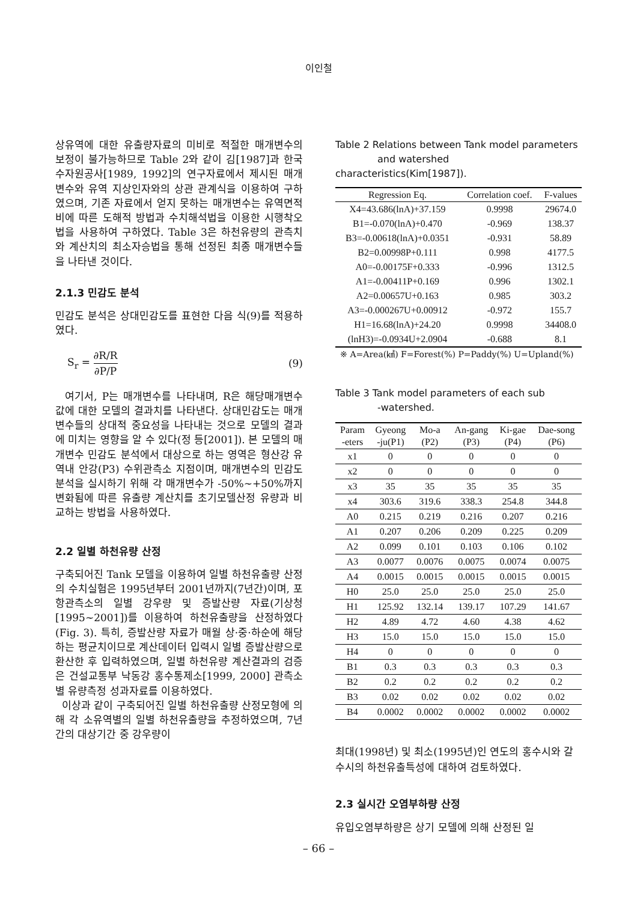이인철
상유역에 대한 유출량자료의 미비로 적절한 매개변수의 보정이 불가능하므로 Table 2와 같이 김[1987]과 한국수자원공사[1989, 1992]의 연구자료에서 제시된 매개변수와 유역 지상인자와의 상관 관계식을 이용하여 구하였으며, 기존 자료에서 얻지 못하는 매개변수는 유역면적비에 따른 도해적 방법과 수치해석법을 이용한 시행착오법을 사용하여 구하였다. Table 3은 하천유량의 관측치와 계산치의 최소자승법을 통해 선정된 최종 매개변수들을 나타낸 것이다.
2.1.3 민감도 분석
민감도 분석은 상대민감도를 표현한 다음 식(9)를 적용하였다.
S<sub>r</sub> = ∂R/R ∂P/P (9)
여기서, P는 매개변수를 나타내며, R은 해당매개변수 값에 대한 모델의 결과치를 나타낸다. 상대민감도는 매개변수들의 상대적 중요성을 나타내는 것으로 모델의 결과에 미치는 영향을 알 수 있다(정 등[2001]). 본 모델의 매개변수 민감도 분석에서 대상으로 하는 영역은 형산강 유역내 안강(P3) 수위관측소 지점이며, 매개변수의 민감도 분석을 실시하기 위해 각 매개변수가 -50%~+50%까지 변화됨에 따른 유출량 계산치를 초기모델산정 유량과 비교하는 방법을 사용하였다.
2.2 일별 하천유량 산정
구축되어진 Tank 모델을 이용하여 일별 하천유출량 산정의 수치실험은 1995년부터 2001년까지(7년간)이며, 포항관측소의 일별 강우량 및 증발산량 자료(기상청[1995~2001])를 이용하여 하천유출량을 산정하였다(Fig. 3). 특히, 증발산량 자료가 매월 상·중·하순에 해당하는 평균치이므로 계산데이터 입력시 일별 증발산량으로 환산한 후 입력하였으며, 일별 하천유량 계산결과의 검증은 건설교통부 낙동강 홍수통제소[1999, 2000] 관측소별 유량측정 성과자료를 이용하였다.
이상과 같이 구축되어진 일별 하천유출량 산정모형에 의해 각 소유역별의 일별 하천유출량을 추정하였으며, 7년간의 대상기간 중 강우량이
Table 2 Relations between Tank model parameters
and watershed characteristics(Kim[1987]).
| Regression Eq. | Correlation coef. | F-values |
| --- | --- | --- |
| X4=43.686(lnA)+37.159 | 0.9998 | 29674.0 |
| B1=-0.070(lnA)+0.470 | -0.969 | 138.37 |
| B3=-0.00618(lnA)+0.0351 | -0.931 | 58.89 |
| B2=0.00998P+0.111 | 0.998 | 4177.5 |
| A0=-0.00175F+0.333 | -0.996 | 1312.5 |
| A1=-0.00411P+0.169 | 0.996 | 1302.1 |
| A2=0.00657U+0.163 | 0.985 | 303.2 |
| A3=-0.000267U+0.00912 | -0.972 | 155.7 |
| H1=16.68(lnA)+24.20 | 0.9998 | 34408.0 |
| (lnH3)=-0.0934U+2.0904 | -0.688 | 8.1 |
※ A=Area(㎢) F=Forest(%) P=Paddy(%) U=Upland(%)
Table 3 Tank model parameters of each sub
-watershed.
| Param -eters | Gyeong -ju(P1) | Mo-a (P2) | An-gang (P3) | Ki-gae (P4) | Dae-song (P6) |
| --- | --- | --- | --- | --- | --- |
| x1 | 0 | 0 | 0 | 0 | 0 |
| x2 | 0 | 0 | 0 | 0 | 0 |
| x3 | 35 | 35 | 35 | 35 | 35 |
| x4 | 303.6 | 319.6 | 338.3 | 254.8 | 344.8 |
| A0 | 0.215 | 0.219 | 0.216 | 0.207 | 0.216 |
| A1 | 0.207 | 0.206 | 0.209 | 0.225 | 0.209 |
| A2 | 0.099 | 0.101 | 0.103 | 0.106 | 0.102 |
| A3 | 0.0077 | 0.0076 | 0.0075 | 0.0074 | 0.0075 |
| A4 | 0.0015 | 0.0015 | 0.0015 | 0.0015 | 0.0015 |
| H0 | 25.0 | 25.0 | 25.0 | 25.0 | 25.0 |
| H1 | 125.92 | 132.14 | 139.17 | 107.29 | 141.67 |
| H2 | 4.89 | 4.72 | 4.60 | 4.38 | 4.62 |
| H3 | 15.0 | 15.0 | 15.0 | 15.0 | 15.0 |
| H4 | 0 | 0 | 0 | 0 | 0 |
| B1 | 0.3 | 0.3 | 0.3 | 0.3 | 0.3 |
| B2 | 0.2 | 0.2 | 0.2 | 0.2 | 0.2 |
| B3 | 0.02 | 0.02 | 0.02 | 0.02 | 0.02 |
| B4 | 0.0002 | 0.0002 | 0.0002 | 0.0002 | 0.0002 |
최대(1998년) 및 최소(1995년)인 연도의 홍수시와 갈수시의 하천유출특성에 대하여 검토하였다.
2.3 실시간 오염부하량 산정
유입오염부하량은 상기 모델에 의해 산정된 일
– 66 –